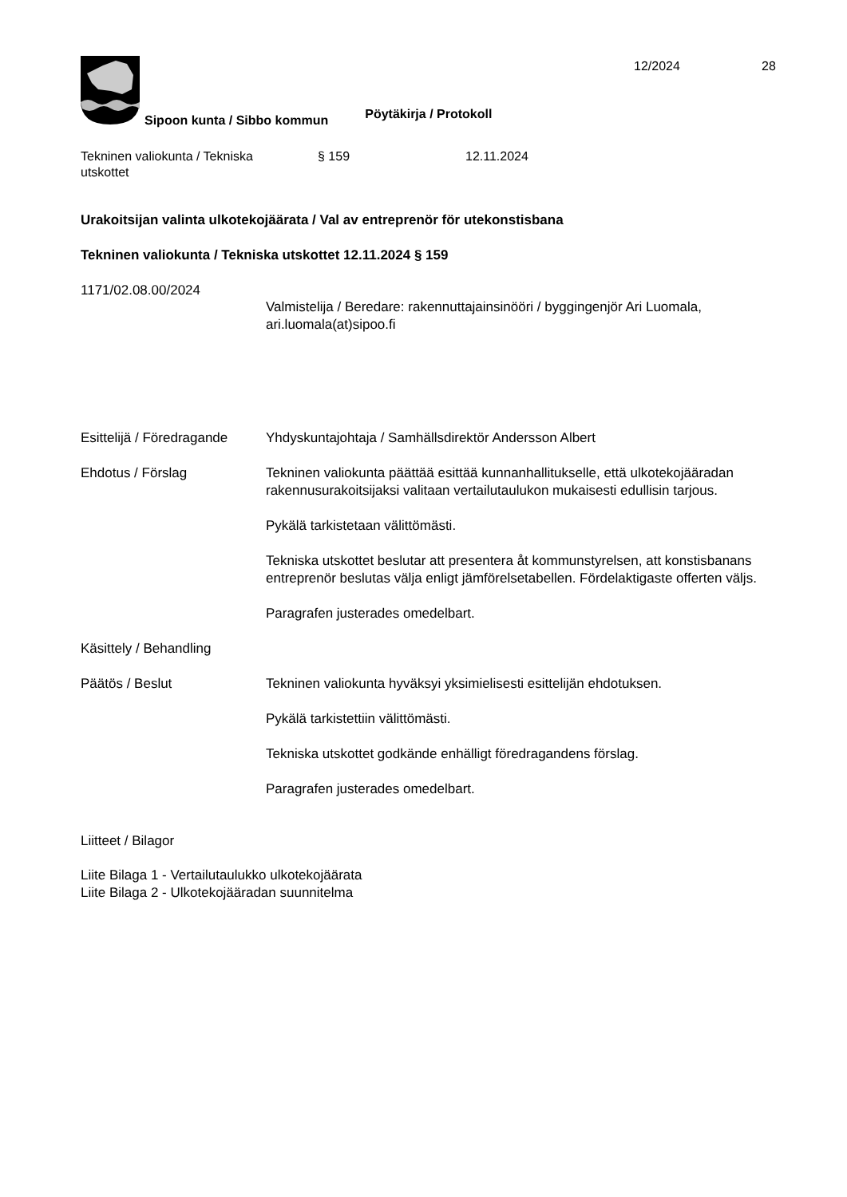Sipoon kunta / Sibbo kommun
Pöytäkirja / Protokoll
12/2024 28
Tekninen valiokunta / Tekniska
utskottet
§ 159 12.11.2024
Urakoitsijan valinta ulkotekojäärata / Val av entreprenör för utekonstisbana
Tekninen valiokunta / Tekniska utskottet 12.11.2024 § 159
1171/02.08.00/2024
Valmistelija / Beredare: rakennuttajainsinööri / byggingenjör Ari Luomala, ari.luomala(at)sipoo.fi
Esittelijä / Föredragande
Yhdyskuntajohtaja / Samhällsdirektör Andersson Albert
Ehdotus / Förslag Tekninen valiokunta päättää esittää kunnanhallitukselle, että ulkotekojää­radan rakennusurakoitsijaksi valitaan vertailutaulukon mukaisesti edullisin tarjous.
Pykälä tarkistetaan välittömästi.
Tekniska utskottet beslutar att presentera åt kommunstyrelsen, att konstisbanans entreprenör beslutas välja enligt jämförelsetabellen. Fördelaktigaste offerten väljs.
Paragrafen justerades omedelbart.
Käsittely / Behandling
Päätös / Beslut Tekninen valiokunta hyväksyi yksimielisesti esittelijän ehdotuksen.
Pykälä tarkistettiin välittömästi.
Tekniska utskottet godkände enhälligt föredragandens förslag.
Paragrafen justerades omedelbart.
Liitteet / Bilagor
Liite Bilaga 1 - Vertailutaulukko ulkotekojäärata
Liite Bilaga 2 - Ulkotekojääradan suunnitelma